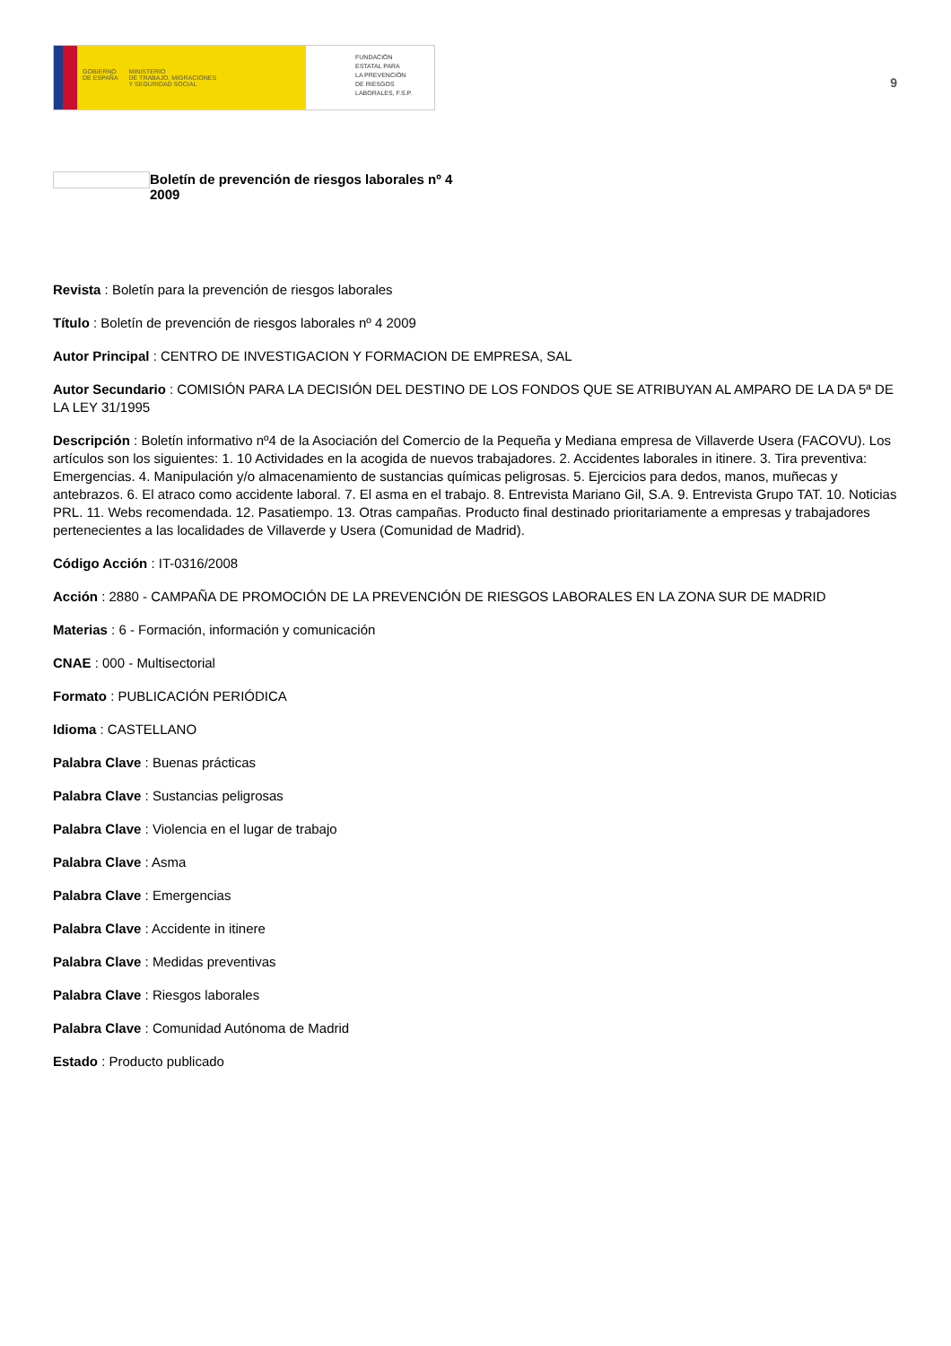GOBIERNO
DE ESPAÑA
MINISTERIO
DE TRABAJO, MIGRACIONES
Y SEGURIDAD SOCIAL
FUNDACIÓN
ESTATAL PARA
LA PREVENCIÓN
DE RIESGOS
LABORALES, F.S.P.
9
Boletín de prevención de riesgos laborales nº 4
2009
Revista : Boletín para la prevención de riesgos laborales
Título : Boletín de prevención de riesgos laborales nº 4 2009
Autor Principal : CENTRO DE INVESTIGACION Y FORMACION DE EMPRESA, SAL
Autor Secundario : COMISIÓN PARA LA DECISIÓN DEL DESTINO DE LOS FONDOS QUE SE ATRIBUYAN AL AMPARO DE LA DA 5ª DE LA LEY 31/1995
Descripción : Boletín informativo nº4 de la Asociación del Comercio de la Pequeña y Mediana empresa de Villaverde Usera (FACOVU). Los artículos son los siguientes: 1. 10 Actividades en la acogida de nuevos trabajadores. 2. Accidentes laborales in itinere. 3. Tira preventiva: Emergencias. 4. Manipulación y/o almacenamiento de sustancias químicas peligrosas. 5. Ejercicios para dedos, manos, muñecas y antebrazos. 6. El atraco como accidente laboral. 7. El asma en el trabajo. 8. Entrevista Mariano Gil, S.A. 9. Entrevista Grupo TAT. 10. Noticias PRL. 11. Webs recomendada. 12. Pasatiempo. 13. Otras campañas. Producto final destinado prioritariamente a empresas y trabajadores pertenecientes a las localidades de Villaverde y Usera (Comunidad de Madrid).
Código Acción : IT-0316/2008
Acción : 2880 - CAMPAÑA DE PROMOCIÓN DE LA PREVENCIÓN DE RIESGOS LABORALES EN LA ZONA SUR DE MADRID
Materias : 6 - Formación, información y comunicación
CNAE : 000 - Multisectorial
Formato : PUBLICACIÓN PERIÓDICA
Idioma : CASTELLANO
Palabra Clave : Buenas prácticas
Palabra Clave : Sustancias peligrosas
Palabra Clave : Violencia en el lugar de trabajo
Palabra Clave : Asma
Palabra Clave : Emergencias
Palabra Clave : Accidente in itinere
Palabra Clave : Medidas preventivas
Palabra Clave : Riesgos laborales
Palabra Clave : Comunidad Autónoma de Madrid
Estado : Producto publicado